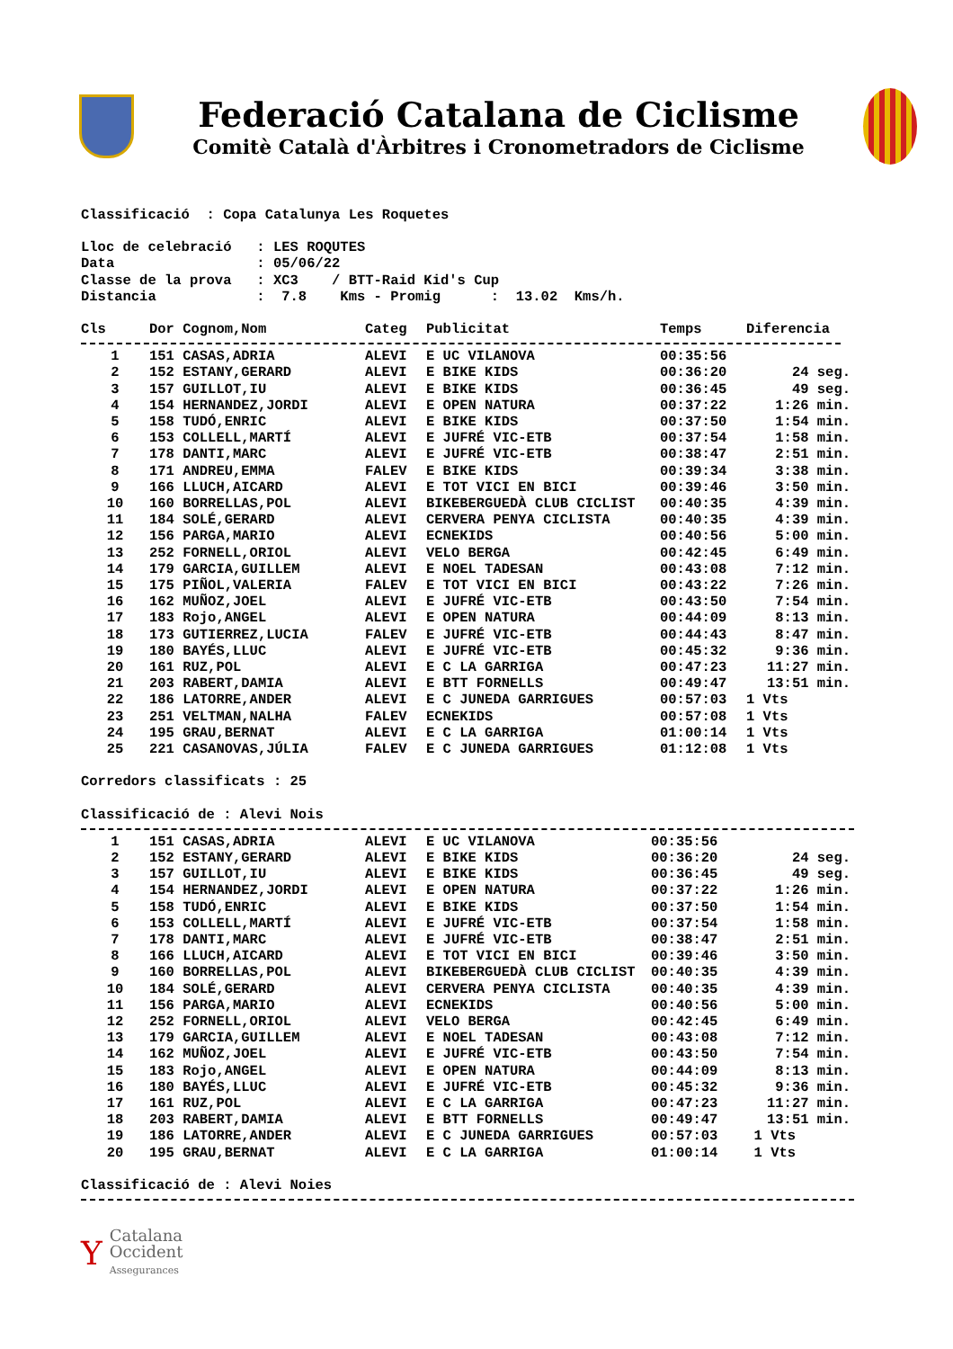Federació Catalana de Ciclisme
Comitè Català d'Àrbitres i Cronometradors de Ciclisme
Classificació : Copa Catalunya Les Roquetes
Lloc de celebració : LES ROQUTES
Data : 05/06/22
Classe de la prova : XC3 / BTT-Raid Kid's Cup
Distancia : 7.8 Kms - Promig : 13.02 Kms/h.
| Cls | Dor Cognom,Nom | Categ | Publicitat | Temps | Diferencia |
| --- | --- | --- | --- | --- | --- |
| 1 | 151 CASAS,ADRIA | ALEVI | E UC VILANOVA | 00:35:56 | |
| 2 | 152 ESTANY,GERARD | ALEVI | E BIKE KIDS | 00:36:20 | 24 seg. |
| 3 | 157 GUILLOT,IU | ALEVI | E BIKE KIDS | 00:36:45 | 49 seg. |
| 4 | 154 HERNANDEZ,JORDI | ALEVI | E OPEN NATURA | 00:37:22 | 1:26 min. |
| 5 | 158 TUDÓ,ENRIC | ALEVI | E BIKE KIDS | 00:37:50 | 1:54 min. |
| 6 | 153 COLLELL,MARTÍ | ALEVI | E JUFRÉ VIC-ETB | 00:37:54 | 1:58 min. |
| 7 | 178 DANTI,MARC | ALEVI | E JUFRÉ VIC-ETB | 00:38:47 | 2:51 min. |
| 8 | 171 ANDREU,EMMA | FALEV | E BIKE KIDS | 00:39:34 | 3:38 min. |
| 9 | 166 LLUCH,AICARD | ALEVI | E TOT VICI EN BICI | 00:39:46 | 3:50 min. |
| 10 | 160 BORRELLAS,POL | ALEVI | BIKEBERGUEDÀ CLUB CICLIST | 00:40:35 | 4:39 min. |
| 11 | 184 SOLÉ,GERARD | ALEVI | CERVERA PENYA CICLISTA | 00:40:35 | 4:39 min. |
| 12 | 156 PARGA,MARIO | ALEVI | ECNEKIDS | 00:40:56 | 5:00 min. |
| 13 | 252 FORNELL,ORIOL | ALEVI | VELO BERGA | 00:42:45 | 6:49 min. |
| 14 | 179 GARCIA,GUILLEM | ALEVI | E NOEL TADESAN | 00:43:08 | 7:12 min. |
| 15 | 175 PIÑOL,VALERIA | FALEV | E TOT VICI EN BICI | 00:43:22 | 7:26 min. |
| 16 | 162 MUÑOZ,JOEL | ALEVI | E JUFRÉ VIC-ETB | 00:43:50 | 7:54 min. |
| 17 | 183 Rojo,ANGEL | ALEVI | E OPEN NATURA | 00:44:09 | 8:13 min. |
| 18 | 173 GUTIERREZ,LUCIA | FALEV | E JUFRÉ VIC-ETB | 00:44:43 | 8:47 min. |
| 19 | 180 BAYÉS,LLUC | ALEVI | E JUFRÉ VIC-ETB | 00:45:32 | 9:36 min. |
| 20 | 161 RUZ,POL | ALEVI | E C LA GARRIGA | 00:47:23 | 11:27 min. |
| 21 | 203 RABERT,DAMIA | ALEVI | E BTT FORNELLS | 00:49:47 | 13:51 min. |
| 22 | 186 LATORRE,ANDER | ALEVI | E C JUNEDA GARRIGUES | 00:57:03 | 1 Vts |
| 23 | 251 VELTMAN,NALHA | FALEV | ECNEKIDS | 00:57:08 | 1 Vts |
| 24 | 195 GRAU,BERNAT | ALEVI | E C LA GARRIGA | 01:00:14 | 1 Vts |
| 25 | 221 CASANOVAS,JÚLIA | FALEV | E C JUNEDA GARRIGUES | 01:12:08 | 1 Vts |
Corredors classificats : 25
Classificació de : Alevi Nois
| 1 | 151 CASAS,ADRIA | ALEVI | E UC VILANOVA | 00:35:56 | |
| 2 | 152 ESTANY,GERARD | ALEVI | E BIKE KIDS | 00:36:20 | 24 seg. |
| 3 | 157 GUILLOT,IU | ALEVI | E BIKE KIDS | 00:36:45 | 49 seg. |
| 4 | 154 HERNANDEZ,JORDI | ALEVI | E OPEN NATURA | 00:37:22 | 1:26 min. |
| 5 | 158 TUDÓ,ENRIC | ALEVI | E BIKE KIDS | 00:37:50 | 1:54 min. |
| 6 | 153 COLLELL,MARTÍ | ALEVI | E JUFRÉ VIC-ETB | 00:37:54 | 1:58 min. |
| 7 | 178 DANTI,MARC | ALEVI | E JUFRÉ VIC-ETB | 00:38:47 | 2:51 min. |
| 8 | 166 LLUCH,AICARD | ALEVI | E TOT VICI EN BICI | 00:39:46 | 3:50 min. |
| 9 | 160 BORRELLAS,POL | ALEVI | BIKEBERGUEDÀ CLUB CICLIST | 00:40:35 | 4:39 min. |
| 10 | 184 SOLÉ,GERARD | ALEVI | CERVERA PENYA CICLISTA | 00:40:35 | 4:39 min. |
| 11 | 156 PARGA,MARIO | ALEVI | ECNEKIDS | 00:40:56 | 5:00 min. |
| 12 | 252 FORNELL,ORIOL | ALEVI | VELO BERGA | 00:42:45 | 6:49 min. |
| 13 | 179 GARCIA,GUILLEM | ALEVI | E NOEL TADESAN | 00:43:08 | 7:12 min. |
| 14 | 162 MUÑOZ,JOEL | ALEVI | E JUFRÉ VIC-ETB | 00:43:50 | 7:54 min. |
| 15 | 183 Rojo,ANGEL | ALEVI | E OPEN NATURA | 00:44:09 | 8:13 min. |
| 16 | 180 BAYÉS,LLUC | ALEVI | E JUFRÉ VIC-ETB | 00:45:32 | 9:36 min. |
| 17 | 161 RUZ,POL | ALEVI | E C LA GARRIGA | 00:47:23 | 11:27 min. |
| 18 | 203 RABERT,DAMIA | ALEVI | E BTT FORNELLS | 00:49:47 | 13:51 min. |
| 19 | 186 LATORRE,ANDER | ALEVI | E C JUNEDA GARRIGUES | 00:57:03 | 1 Vts |
| 20 | 195 GRAU,BERNAT | ALEVI | E C LA GARRIGA | 01:00:14 | 1 Vts |
Classificació de : Alevi Noies
Y
Catalana
Occident
Assegurances